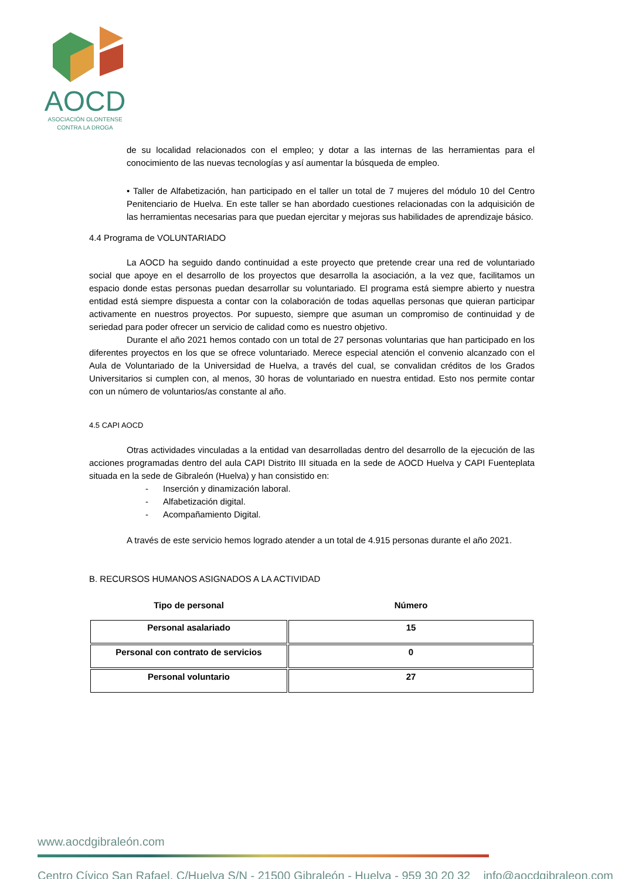AOCD
ASOCIACIÓN OLONTENSE
CONTRA LA DROGA
de su localidad relacionados con el empleo; y dotar a las internas de las herramientas para el conocimiento de las nuevas tecnologías y así aumentar la búsqueda de empleo.
• Taller de Alfabetización, han participado en el taller un total de 7 mujeres del módulo 10 del Centro Penitenciario de Huelva. En este taller se han abordado cuestiones relacionadas con la adquisición de las herramientas necesarias para que puedan ejercitar y mejoras sus habilidades de aprendizaje básico.
4.4 Programa de VOLUNTARIADO
La AOCD ha seguido dando continuidad a este proyecto que pretende crear una red de voluntariado social que apoye en el desarrollo de los proyectos que desarrolla la asociación, a la vez que, facilitamos un espacio donde estas personas puedan desarrollar su voluntariado. El programa está siempre abierto y nuestra entidad está siempre dispuesta a contar con la colaboración de todas aquellas personas que quieran participar activamente en nuestros proyectos. Por supuesto, siempre que asuman un compromiso de continuidad y de seriedad para poder ofrecer un servicio de calidad como es nuestro objetivo.
Durante el año 2021 hemos contado con un total de 27 personas voluntarias que han participado en los diferentes proyectos en los que se ofrece voluntariado. Merece especial atención el convenio alcanzado con el Aula de Voluntariado de la Universidad de Huelva, a través del cual, se convalidan créditos de los Grados Universitarios si cumplen con, al menos, 30 horas de voluntariado en nuestra entidad. Esto nos permite contar con un número de voluntarios/as constante al año.
4.5 CAPI AOCD
Otras actividades vinculadas a la entidad van desarrolladas dentro del desarrollo de la ejecución de las acciones programadas dentro del aula CAPI Distrito III situada en la sede de AOCD Huelva y CAPI Fuenteplata situada en la sede de Gibraleón (Huelva) y han consistido en:
- Inserción y dinamización laboral.
- Alfabetización digital.
- Acompañamiento Digital.
A través de este servicio hemos logrado atender a un total de 4.915 personas durante el año 2021.
B. RECURSOS HUMANOS ASIGNADOS A LA ACTIVIDAD
| Tipo de personal | Número |
| --- | --- |
| Personal asalariado | 15 |
| Personal con contrato de servicios | 0 |
| Personal voluntario | 27 |
www.aocdgibraleón.com
Centro Cívico San Rafael, C/Huelva S/N - 21500 Gibraleón - Huelva - 959 30 20 32 info@aocdgibraleon.com